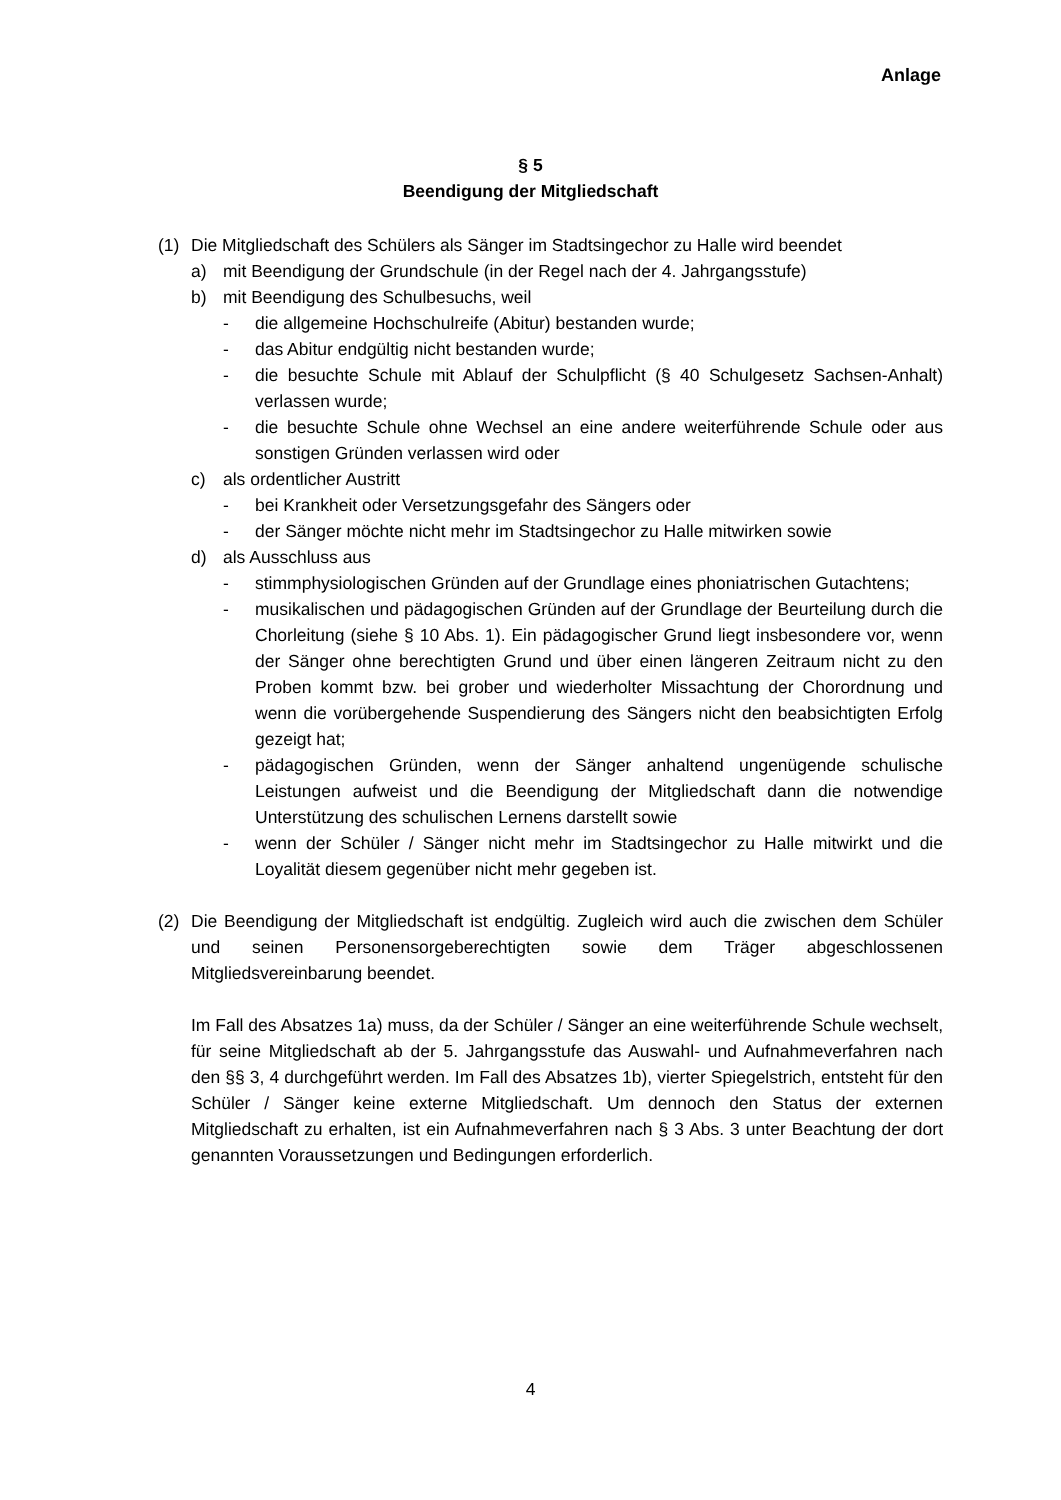Anlage
§ 5
Beendigung der Mitgliedschaft
(1) Die Mitgliedschaft des Schülers als Sänger im Stadtsingechor zu Halle wird beendet
a) mit Beendigung der Grundschule (in der Regel nach der 4. Jahrgangsstufe)
b) mit Beendigung des Schulbesuchs, weil
- die allgemeine Hochschulreife (Abitur) bestanden wurde;
- das Abitur endgültig nicht bestanden wurde;
- die besuchte Schule mit Ablauf der Schulpflicht (§ 40 Schulgesetz Sachsen-Anhalt) verlassen wurde;
- die besuchte Schule ohne Wechsel an eine andere weiterführende Schule oder aus sonstigen Gründen verlassen wird oder
c) als ordentlicher Austritt
- bei Krankheit oder Versetzungsgefahr des Sängers oder
- der Sänger möchte nicht mehr im Stadtsingechor zu Halle mitwirken sowie
d) als Ausschluss aus
- stimmphysiologischen Gründen auf der Grundlage eines phoniatrischen Gutachtens;
- musikalischen und pädagogischen Gründen auf der Grundlage der Beurteilung durch die Chorleitung (siehe § 10 Abs. 1). Ein pädagogischer Grund liegt insbesondere vor, wenn der Sänger ohne berechtigten Grund und über einen längeren Zeitraum nicht zu den Proben kommt bzw. bei grober und wiederholter Missachtung der Chorordnung und wenn die vorübergehende Suspendierung des Sängers nicht den beabsichtigten Erfolg gezeigt hat;
- pädagogischen Gründen, wenn der Sänger anhaltend ungenügende schulische Leistungen aufweist und die Beendigung der Mitgliedschaft dann die notwendige Unterstützung des schulischen Lernens darstellt sowie
- wenn der Schüler / Sänger nicht mehr im Stadtsingechor zu Halle mitwirkt und die Loyalität diesem gegenüber nicht mehr gegeben ist.
(2) Die Beendigung der Mitgliedschaft ist endgültig. Zugleich wird auch die zwischen dem Schüler und seinen Personensorgeberechtigten sowie dem Träger abgeschlossenen Mitgliedsvereinbarung beendet.
Im Fall des Absatzes 1a) muss, da der Schüler / Sänger an eine weiterführende Schule wechselt, für seine Mitgliedschaft ab der 5. Jahrgangsstufe das Auswahl- und Aufnahmeverfahren nach den §§ 3, 4 durchgeführt werden. Im Fall des Absatzes 1b), vierter Spiegelstrich, entsteht für den Schüler / Sänger keine externe Mitgliedschaft. Um dennoch den Status der externen Mitgliedschaft zu erhalten, ist ein Aufnahmeverfahren nach § 3 Abs. 3 unter Beachtung der dort genannten Voraussetzungen und Bedingungen erforderlich.
4